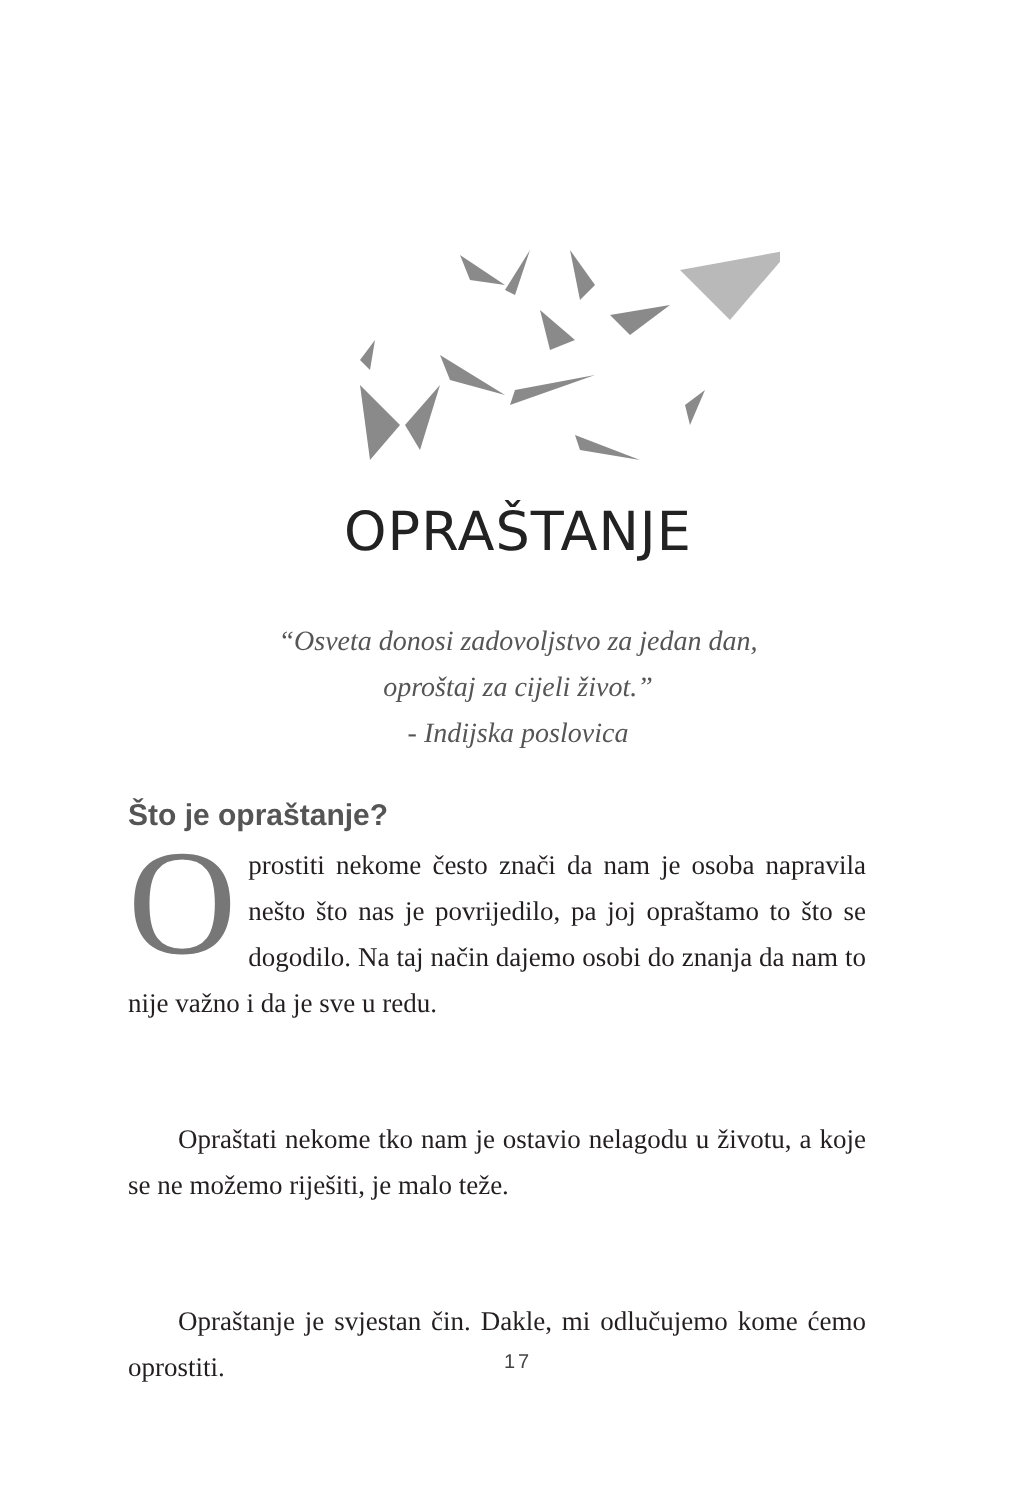OPRAŠTANJE
“Osveta donosi zadovoljstvo za jedan dan,
oproštaj za cijeli život.”
- Indijska poslovica
Što je opraštanje?
Oprostiti nekome često znači da nam je osoba napravila nešto što nas je povrijedilo, pa joj opraštamo to što se dogodilo. Na taj način dajemo osobi do znanja da nam to nije važno i da je sve u redu.
Opraštati nekome tko nam je ostavio nelagodu u životu, a koje se ne možemo riješiti, je malo teže.
Opraštanje je svjestan čin. Dakle, mi odlučujemo kome ćemo oprostiti.
17